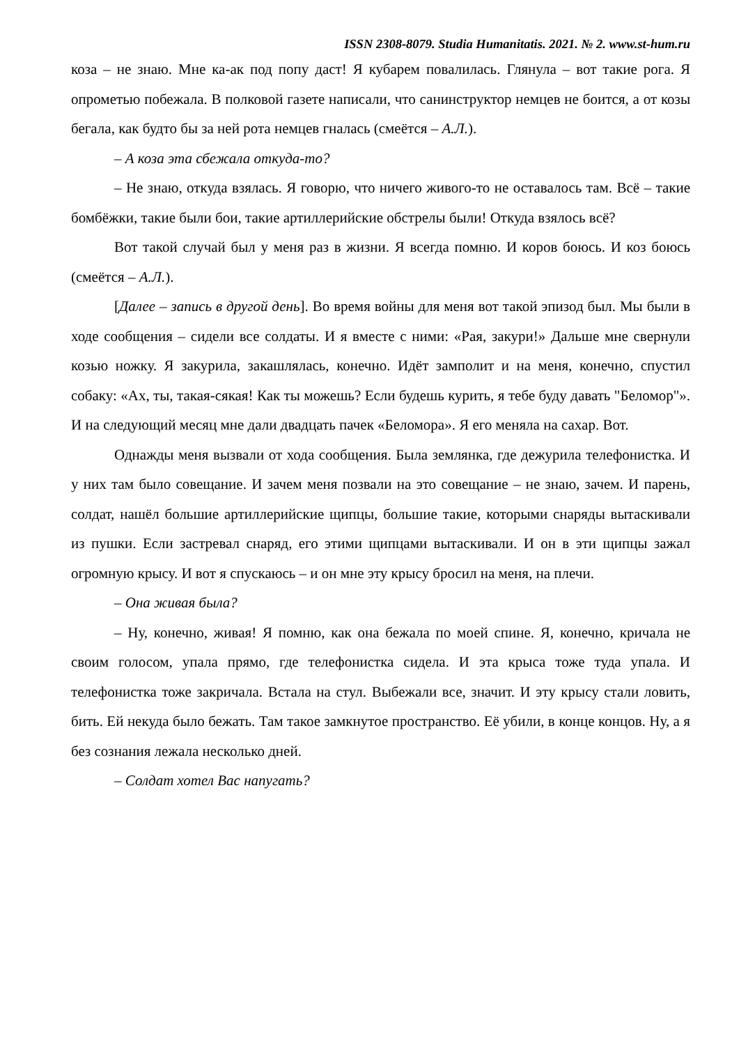ISSN 2308-8079. Studia Humanitatis. 2021. № 2. www.st-hum.ru
коза – не знаю. Мне ка-ак под попу даст! Я кубарем повалилась. Глянула – вот такие рога. Я опрометью побежала. В полковой газете написали, что санинструктор немцев не боится, а от козы бегала, как будто бы за ней рота немцев гналась (смеётся – А.Л.).
– А коза эта сбежала откуда-то?
– Не знаю, откуда взялась. Я говорю, что ничего живого-то не оставалось там. Всё – такие бомбёжки, такие были бои, такие артиллерийские обстрелы были! Откуда взялось всё?
Вот такой случай был у меня раз в жизни. Я всегда помню. И коров боюсь. И коз боюсь (смеётся – А.Л.).
[Далее – запись в другой день]. Во время войны для меня вот такой эпизод был. Мы были в ходе сообщения – сидели все солдаты. И я вместе с ними: «Рая, закури!» Дальше мне свернули козью ножку. Я закурила, закашлялась, конечно. Идёт замполит и на меня, конечно, спустил собаку: «Ах, ты, такая-сякая! Как ты можешь? Если будешь курить, я тебе буду давать "Беломор"». И на следующий месяц мне дали двадцать пачек «Беломора». Я его меняла на сахар. Вот.
Однажды меня вызвали от хода сообщения. Была землянка, где дежурила телефонистка. И у них там было совещание. И зачем меня позвали на это совещание – не знаю, зачем. И парень, солдат, нашёл большие артиллерийские щипцы, большие такие, которыми снаряды вытаскивали из пушки. Если застревал снаряд, его этими щипцами вытаскивали. И он в эти щипцы зажал огромную крысу. И вот я спускаюсь – и он мне эту крысу бросил на меня, на плечи.
– Она живая была?
– Ну, конечно, живая! Я помню, как она бежала по моей спине. Я, конечно, кричала не своим голосом, упала прямо, где телефонистка сидела. И эта крыса тоже туда упала. И телефонистка тоже закричала. Встала на стул. Выбежали все, значит. И эту крысу стали ловить, бить. Ей некуда было бежать. Там такое замкнутое пространство. Её убили, в конце концов. Ну, а я без сознания лежала несколько дней.
– Солдат хотел Вас напугать?